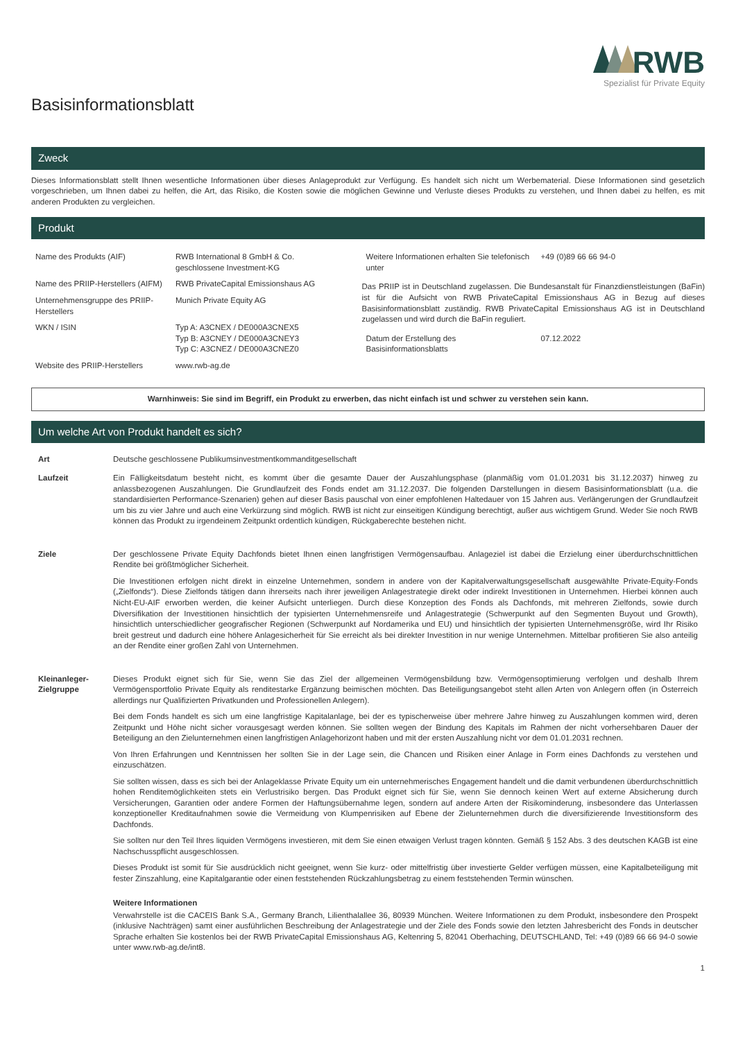RWB
Spezialist für Private Equity
Basisinformationsblatt
Zweck
Dieses Informationsblatt stellt Ihnen wesentliche Informationen über dieses Anlageprodukt zur Verfügung. Es handelt sich nicht um Werbematerial. Diese Informationen sind gesetzlich vorgeschrieben, um Ihnen dabei zu helfen, die Art, das Risiko, die Kosten sowie die möglichen Gewinne und Verluste dieses Produkts zu verstehen, und Ihnen dabei zu helfen, es mit anderen Produkten zu vergleichen.
Produkt
| Name des Produkts (AIF) | RWB International 8 GmbH & Co. geschlossene Investment-KG |
| Name des PRIIP-Herstellers (AIFM) | RWB PrivateCapital Emissionshaus AG |
| Unternehmensgruppe des PRIIP-Herstellers | Munich Private Equity AG |
| WKN / ISIN | Typ A: A3CNEX / DE000A3CNEX5 Typ B: A3CNEY / DE000A3CNEY3 Typ C: A3CNEZ / DE000A3CNEZ0 |
| Website des PRIIP-Herstellers | www.rwb-ag.de |
| Weitere Informationen erhalten Sie telefonisch unter | +49 (0)89 66 66 94-0 |
Das PRIIP ist in Deutschland zugelassen. Die Bundesanstalt für Finanzdienstleistungen (BaFin) ist für die Aufsicht von RWB PrivateCapital Emissionshaus AG in Bezug auf dieses Basisinformationsblatt zuständig. RWB PrivateCapital Emissionshaus AG ist in Deutschland zugelassen und wird durch die BaFin reguliert.
| Datum der Erstellung des Basisinformationsblatts | 07.12.2022 |
Warnhinweis: Sie sind im Begriff, ein Produkt zu erwerben, das nicht einfach ist und schwer zu verstehen sein kann.
Um welche Art von Produkt handelt es sich?
| Art | Deutsche geschlossene Publikumsinvestmentkommanditgesellschaft |
| Laufzeit | Ein Fälligkeitsdatum besteht nicht, es kommt über die gesamte Dauer der Auszahlungsphase (planmäßig vom 01.01.2031 bis 31.12.2037) hinweg zu anlassbezogenen Auszahlungen. Die Grundlaufzeit des Fonds endet am 31.12.2037. Die folgenden Darstellungen in diesem Basisinformationsblatt (u.a. die standardisierten Performance-Szenarien) gehen auf dieser Basis pauschal von einer empfohlenen Haltedauer von 15 Jahren aus. Verlängerungen der Grundlaufzeit um bis zu vier Jahre und auch eine Verkürzung sind möglich. RWB ist nicht zur einseitigen Kündigung berechtigt, außer aus wichtigem Grund. Weder Sie noch RWB können das Produkt zu irgendeinem Zeitpunkt ordentlich kündigen, Rückgaberechte bestehen nicht. |
| Ziele | Der geschlossene Private Equity Dachfonds bietet Ihnen einen langfristigen Vermögensaufbau. Anlageziel ist dabei die Erzielung einer überdurchschnittlichen Rendite bei größtmöglicher Sicherheit. Die Investitionen erfolgen nicht direkt in einzelne Unternehmen, sondern in andere von der Kapitalverwaltungsgesellschaft ausgewählte Private-Equity-Fonds („Zielfonds“). Diese Zielfonds tätigen dann ihrerseits nach ihrer jeweiligen Anlagestrategie direkt oder indirekt Investitionen in Unternehmen. Hierbei können auch Nicht-EU-AIF erworben werden, die keiner Aufsicht unterliegen. Durch diese Konzeption des Fonds als Dachfonds, mit mehreren Zielfonds, sowie durch Diversifikation der Investitionen hinsichtlich der typisierten Unternehmensreife und Anlagestrategie (Schwerpunkt auf den Segmenten Buyout und Growth), hinsichtlich unterschiedlicher geografischer Regionen (Schwerpunkt auf Nordamerika und EU) und hinsichtlich der typisierten Unternehmensgröße, wird Ihr Risiko breit gestreut und dadurch eine höhere Anlagesicherheit für Sie erreicht als bei direkter Investition in nur wenige Unternehmen. Mittelbar profitieren Sie also anteilig an der Rendite einer großen Zahl von Unternehmen. |
| Kleinanleger-Zielgruppe | Dieses Produkt eignet sich für Sie, wenn Sie das Ziel der allgemeinen Vermögensbildung bzw. Vermögensoptimierung verfolgen und deshalb Ihrem Vermögensportfolio Private Equity als renditestarke Ergänzung beimischen möchten. Das Beteiligungsangebot steht allen Arten von Anlegern offen (in Österreich allerdings nur Qualifizierten Privatkunden und Professionellen Anlegern). Bei dem Fonds handelt es sich um eine langfristige Kapitalanlage, bei der es typischerweise über mehrere Jahre hinweg zu Auszahlungen kommen wird, deren Zeitpunkt und Höhe nicht sicher vorausgesagt werden können. Sie sollten wegen der Bindung des Kapitals im Rahmen der nicht vorhersehbaren Dauer der Beteiligung an den Zielunternehmen einen langfristigen Anlagehorizont haben und mit der ersten Auszahlung nicht vor dem 01.01.2031 rechnen. Von Ihren Erfahrungen und Kenntnissen her sollten Sie in der Lage sein, die Chancen und Risiken einer Anlage in Form eines Dachfonds zu verstehen und einzuschätzen. Sie sollten wissen, dass es sich bei der Anlageklasse Private Equity um ein unternehmerisches Engagement handelt und die damit verbundenen überdurchschnittlich hohen Renditemöglichkeiten stets ein Verlustrisiko bergen. Das Produkt eignet sich für Sie, wenn Sie dennoch keinen Wert auf externe Absicherung durch Versicherungen, Garantien oder andere Formen der Haftungsübernahme legen, sondern auf andere Arten der Risikominderung, insbesondere das Unterlassen konzeptioneller Kreditaufnahmen sowie die Vermeidung von Klumpenrisiken auf Ebene der Zielunternehmen durch die diversifizierende Investitionsform des Dachfonds. Sie sollten nur den Teil Ihres liquiden Vermögens investieren, mit dem Sie einen etwaigen Verlust tragen könnten. Gemäß § 152 Abs. 3 des deutschen KAGB ist eine Nachschusspflicht ausgeschlossen. Dieses Produkt ist somit für Sie ausdrücklich nicht geeignet, wenn Sie kurz- oder mittelfristig über investierte Gelder verfügen müssen, eine Kapitalbeteiligung mit fester Zinszahlung, eine Kapitalgarantie oder einen feststehenden Rückzahlungsbetrag zu einem feststehenden Termin wünschen. Weitere Informationen Verwahrstelle ist die CACEIS Bank S.A., Germany Branch, Lilienthalallee 36, 80939 München. Weitere Informationen zu dem Produkt, insbesondere den Prospekt (inklusive Nachträgen) samt einer ausführlichen Beschreibung der Anlagestrategie und der Ziele des Fonds sowie den letzten Jahresbericht des Fonds in deutscher Sprache erhalten Sie kostenlos bei der RWB PrivateCapital Emissionshaus AG, Keltenring 5, 82041 Oberhaching, DEUTSCHLAND, Tel: +49 (0)89 66 66 94-0 sowie unter www.rwb-ag.de/int8. |
1